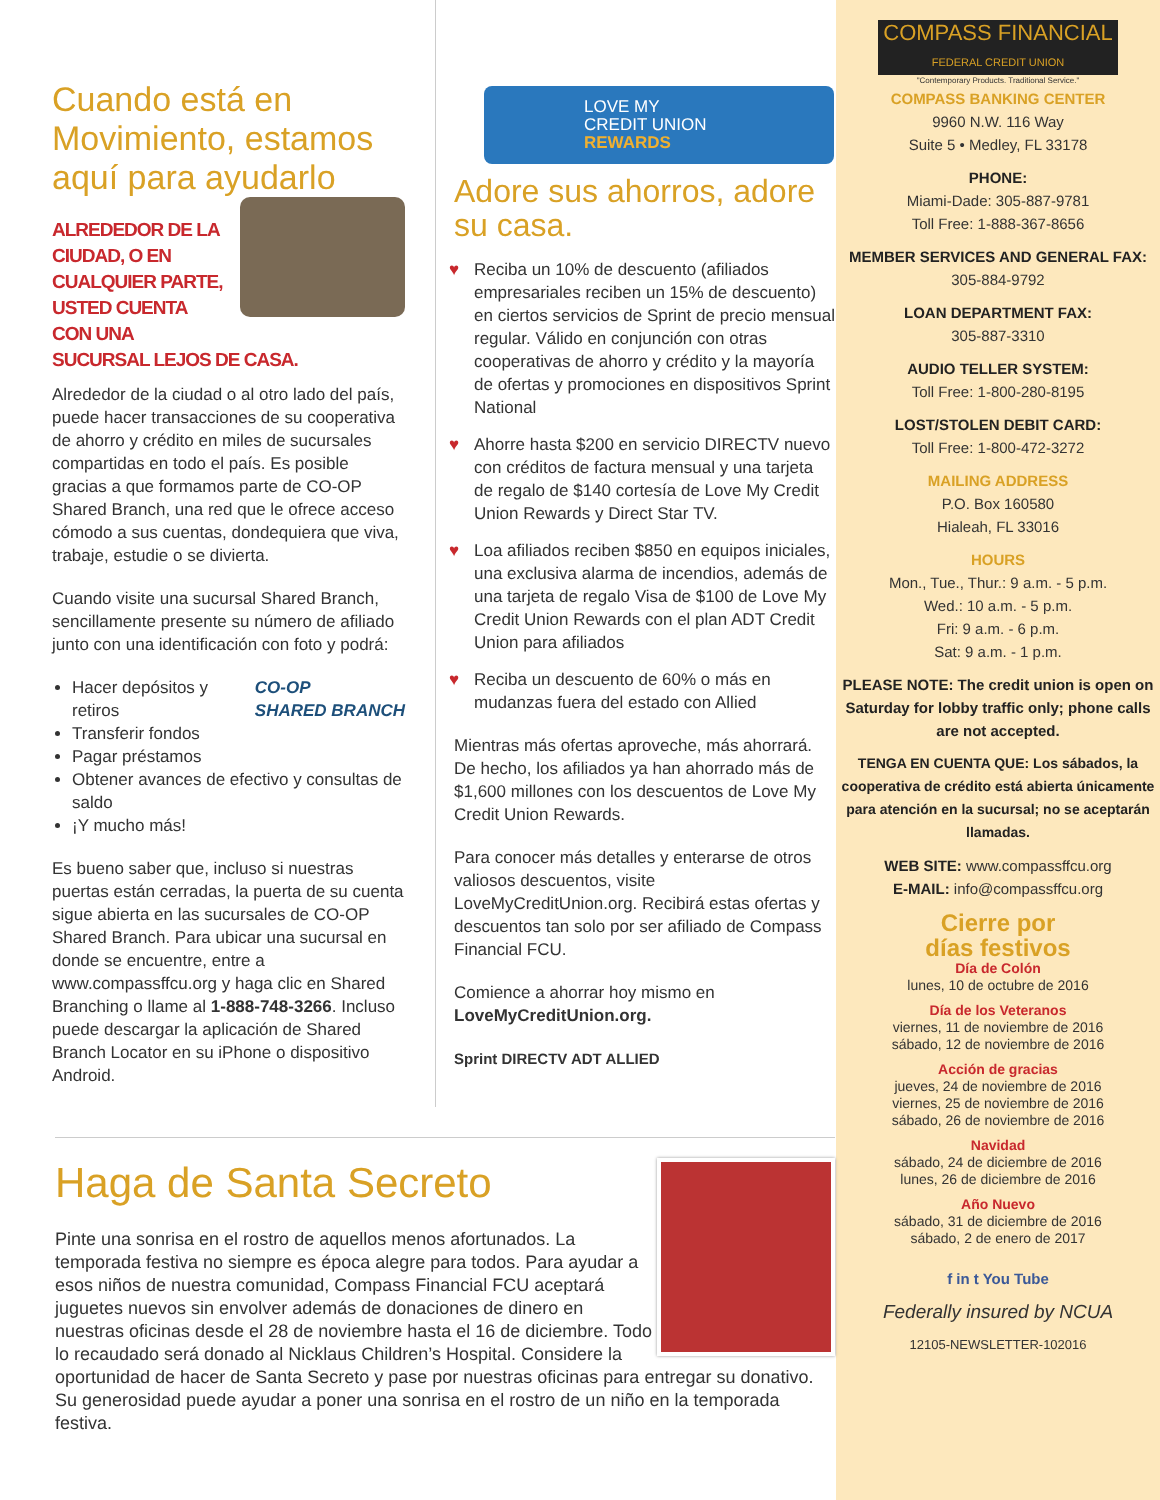Cuando está en Movimiento, estamos aquí para ayudarlo
ALREDEDOR DE LA CIUDAD, O EN CUALQUIER PARTE, USTED CUENTA CON UNA SUCURSAL LEJOS DE CASA.
Alrededor de la ciudad o al otro lado del país, puede hacer transacciones de su cooperativa de ahorro y crédito en miles de sucursales compartidas en todo el país. Es posible gracias a que formamos parte de CO-OP Shared Branch, una red que le ofrece acceso cómodo a sus cuentas, dondequiera que viva, trabaje, estudie o se divierta.
Cuando visite una sucursal Shared Branch, sencillamente presente su número de afiliado junto con una identificación con foto y podrá:
CO-OP
SHARED BRANCH
Hacer depósitos y retiros
Transferir fondos
Pagar préstamos
Obtener avances de efectivo y consultas de saldo
¡Y mucho más!
Es bueno saber que, incluso si nuestras puertas están cerradas, la puerta de su cuenta sigue abierta en las sucursales de CO-OP Shared Branch. Para ubicar una sucursal en donde se encuentre, entre a www.compassffcu.org y haga clic en Shared Branching o llame al 1-888-748-3266. Incluso puede descargar la aplicación de Shared Branch Locator en su iPhone o dispositivo Android.
LOVE MY
CREDIT UNION
REWARDS
Adore sus ahorros, adore su casa.
♥ Reciba un 10% de descuento (afiliados empresariales reciben un 15% de descuento) en ciertos servicios de Sprint de precio mensual regular. Válido en conjunción con otras cooperativas de ahorro y crédito y la mayoría de ofertas y promociones en dispositivos Sprint National
♥ Ahorre hasta $200 en servicio DIRECTV nuevo con créditos de factura mensual y una tarjeta de regalo de $140 cortesía de Love My Credit Union Rewards y Direct Star TV.
♥ Loa afiliados reciben $850 en equipos iniciales, una exclusiva alarma de incendios, además de una tarjeta de regalo Visa de $100 de Love My Credit Union Rewards con el plan ADT Credit Union para afiliados
♥ Reciba un descuento de 60% o más en mudanzas fuera del estado con Allied
Mientras más ofertas aproveche, más ahorrará. De hecho, los afiliados ya han ahorrado más de $1,600 millones con los descuentos de Love My Credit Union Rewards.
Para conocer más detalles y enterarse de otros valiosos descuentos, visite LoveMyCreditUnion.org. Recibirá estas ofertas y descuentos tan solo por ser afiliado de Compass Financial FCU.
Comience a ahorrar hoy mismo en LoveMyCreditUnion.org.
Sprint DIRECTV ADT ALLIED
Haga de Santa Secreto
Pinte una sonrisa en el rostro de aquellos menos afortunados. La temporada festiva no siempre es época alegre para todos. Para ayudar a esos niños de nuestra comunidad, Compass Financial FCU aceptará juguetes nuevos sin envolver además de donaciones de dinero en nuestras oficinas desde el 28 de noviembre hasta el 16 de diciembre. Todo lo recaudado será donado al Nicklaus Children’s Hospital. Considere la oportunidad de hacer de Santa Secreto y pase por nuestras oficinas para entregar su donativo. Su generosidad puede ayudar a poner una sonrisa en el rostro de un niño en la temporada festiva.
COMPASS FINANCIAL
FEDERAL CREDIT UNION
"Contemporary Products. Traditional Service."
COMPASS BANKING CENTER
9960 N.W. 116 Way
Suite 5 • Medley, FL 33178
PHONE:
Miami-Dade: 305-887-9781
Toll Free: 1-888-367-8656
MEMBER SERVICES AND GENERAL FAX:
305-884-9792
LOAN DEPARTMENT FAX:
305-887-3310
AUDIO TELLER SYSTEM:
Toll Free: 1-800-280-8195
LOST/STOLEN DEBIT CARD:
Toll Free: 1-800-472-3272
MAILING ADDRESS
P.O. Box 160580
Hialeah, FL 33016
HOURS
Mon., Tue., Thur.: 9 a.m. - 5 p.m.
Wed.: 10 a.m. - 5 p.m.
Fri: 9 a.m. - 6 p.m.
Sat: 9 a.m. - 1 p.m.
PLEASE NOTE: The credit union is open on Saturday for lobby traffic only; phone calls are not accepted.
TENGA EN CUENTA QUE: Los sábados, la cooperativa de crédito está abierta únicamente para atención en la sucursal; no se aceptarán llamadas.
WEB SITE: www.compassffcu.org
E-MAIL: info@compassffcu.org
Cierre por
días festivos
Día de Colón
lunes, 10 de octubre de 2016
Día de los Veteranos
viernes, 11 de noviembre de 2016
sábado, 12 de noviembre de 2016
Acción de gracias
jueves, 24 de noviembre de 2016
viernes, 25 de noviembre de 2016
sábado, 26 de noviembre de 2016
Navidad
sábado, 24 de diciembre de 2016
lunes, 26 de diciembre de 2016
Año Nuevo
sábado, 31 de diciembre de 2016
sábado, 2 de enero de 2017
f in t You Tube
Federally insured by NCUA
12105-NEWSLETTER-102016